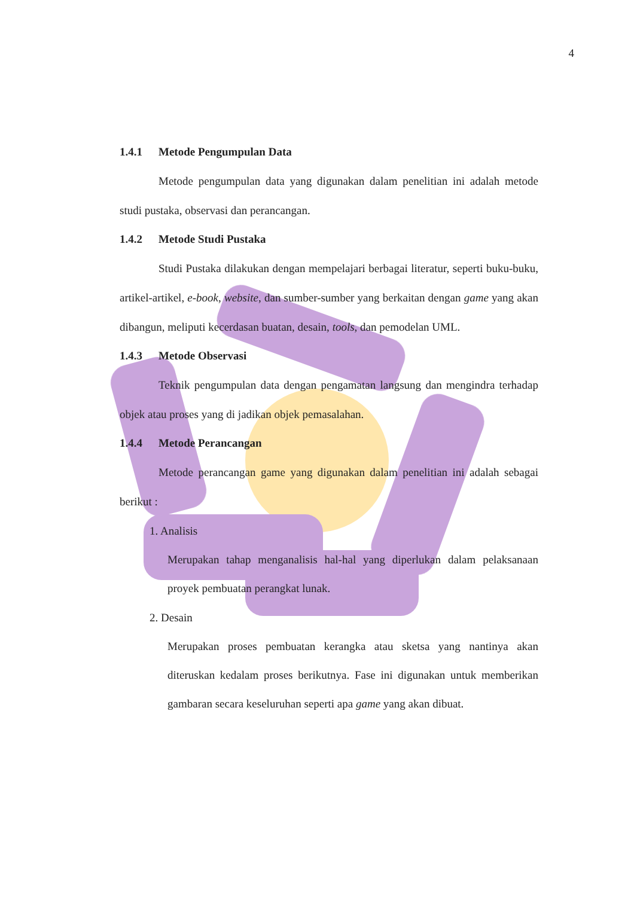4
1.4.1 Metode Pengumpulan Data
Metode pengumpulan data yang digunakan dalam penelitian ini adalah metode studi pustaka, observasi dan perancangan.
1.4.2 Metode Studi Pustaka
Studi Pustaka dilakukan dengan mempelajari berbagai literatur, seperti buku-buku, artikel-artikel, e-book, website, dan sumber-sumber yang berkaitan dengan game yang akan dibangun, meliputi kecerdasan buatan, desain, tools, dan pemodelan UML.
1.4.3 Metode Observasi
Teknik pengumpulan data dengan pengamatan langsung dan mengindra terhadap objek atau proses yang di jadikan objek pemasalahan.
1.4.4 Metode Perancangan
Metode perancangan game yang digunakan dalam penelitian ini adalah sebagai berikut :
1. Analisis
Merupakan tahap menganalisis hal-hal yang diperlukan dalam pelaksanaan proyek pembuatan perangkat lunak.
2. Desain
Merupakan proses pembuatan kerangka atau sketsa yang nantinya akan diteruskan kedalam proses berikutnya. Fase ini digunakan untuk memberikan gambaran secara keseluruhan seperti apa game yang akan dibuat.